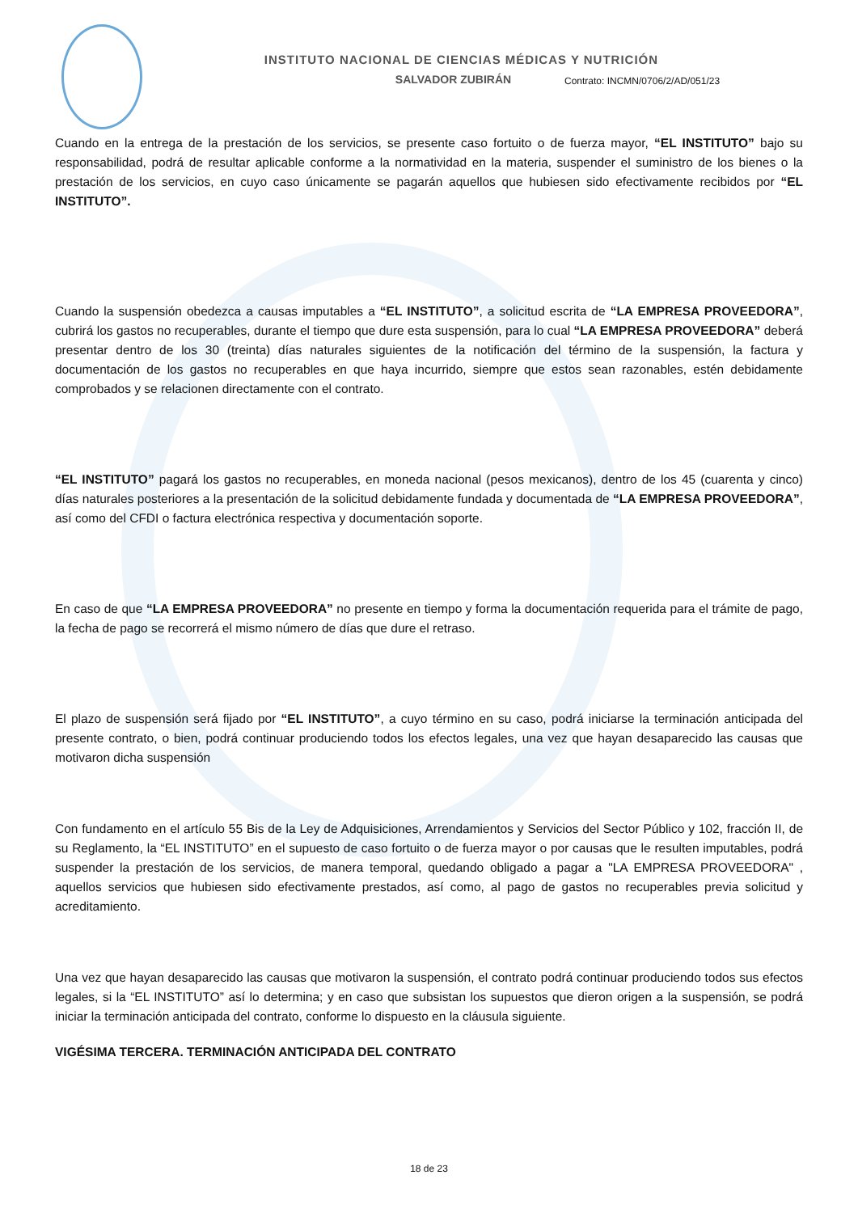INSTITUTO NACIONAL DE CIENCIAS MÉDICAS Y NUTRICIÓN
SALVADOR ZUBIRÁN
Contrato: INCMN/0706/2/AD/051/23
Cuando en la entrega de la prestación de los servicios, se presente caso fortuito o de fuerza mayor, “EL INSTITUTO” bajo su responsabilidad, podrá de resultar aplicable conforme a la normatividad en la materia, suspender el suministro de los bienes o la prestación de los servicios, en cuyo caso únicamente se pagarán aquellos que hubiesen sido efectivamente recibidos por “EL INSTITUTO”.
Cuando la suspensión obedezca a causas imputables a “EL INSTITUTO”, a solicitud escrita de “LA EMPRESA PROVEEDORA”, cubrirá los gastos no recuperables, durante el tiempo que dure esta suspensión, para lo cual “LA EMPRESA PROVEEDORA” deberá presentar dentro de los 30 (treinta) días naturales siguientes de la notificación del término de la suspensión, la factura y documentación de los gastos no recuperables en que haya incurrido, siempre que estos sean razonables, estén debidamente comprobados y se relacionen directamente con el contrato.
“EL INSTITUTO” pagará los gastos no recuperables, en moneda nacional (pesos mexicanos), dentro de los 45 (cuarenta y cinco) días naturales posteriores a la presentación de la solicitud debidamente fundada y documentada de “LA EMPRESA PROVEEDORA”, así como del CFDI o factura electrónica respectiva y documentación soporte.
En caso de que “LA EMPRESA PROVEEDORA” no presente en tiempo y forma la documentación requerida para el trámite de pago, la fecha de pago se recorrerá el mismo número de días que dure el retraso.
El plazo de suspensión será fijado por “EL INSTITUTO”, a cuyo término en su caso, podrá iniciarse la terminación anticipada del presente contrato, o bien, podrá continuar produciendo todos los efectos legales, una vez que hayan desaparecido las causas que motivaron dicha suspensión
Con fundamento en el artículo 55 Bis de la Ley de Adquisiciones, Arrendamientos y Servicios del Sector Público y 102, fracción II, de su Reglamento, la “EL INSTITUTO” en el supuesto de caso fortuito o de fuerza mayor o por causas que le resulten imputables, podrá suspender la prestación de los servicios, de manera temporal, quedando obligado a pagar a "LA EMPRESA PROVEEDORA" , aquellos servicios que hubiesen sido efectivamente prestados, así como, al pago de gastos no recuperables previa solicitud y acreditamiento.
Una vez que hayan desaparecido las causas que motivaron la suspensión, el contrato podrá continuar produciendo todos sus efectos legales, si la “EL INSTITUTO” así lo determina; y en caso que subsistan los supuestos que dieron origen a la suspensión, se podrá iniciar la terminación anticipada del contrato, conforme lo dispuesto en la cláusula siguiente.
VIGÉSIMA TERCERA. TERMINACIÓN ANTICIPADA DEL CONTRATO
18 de 23